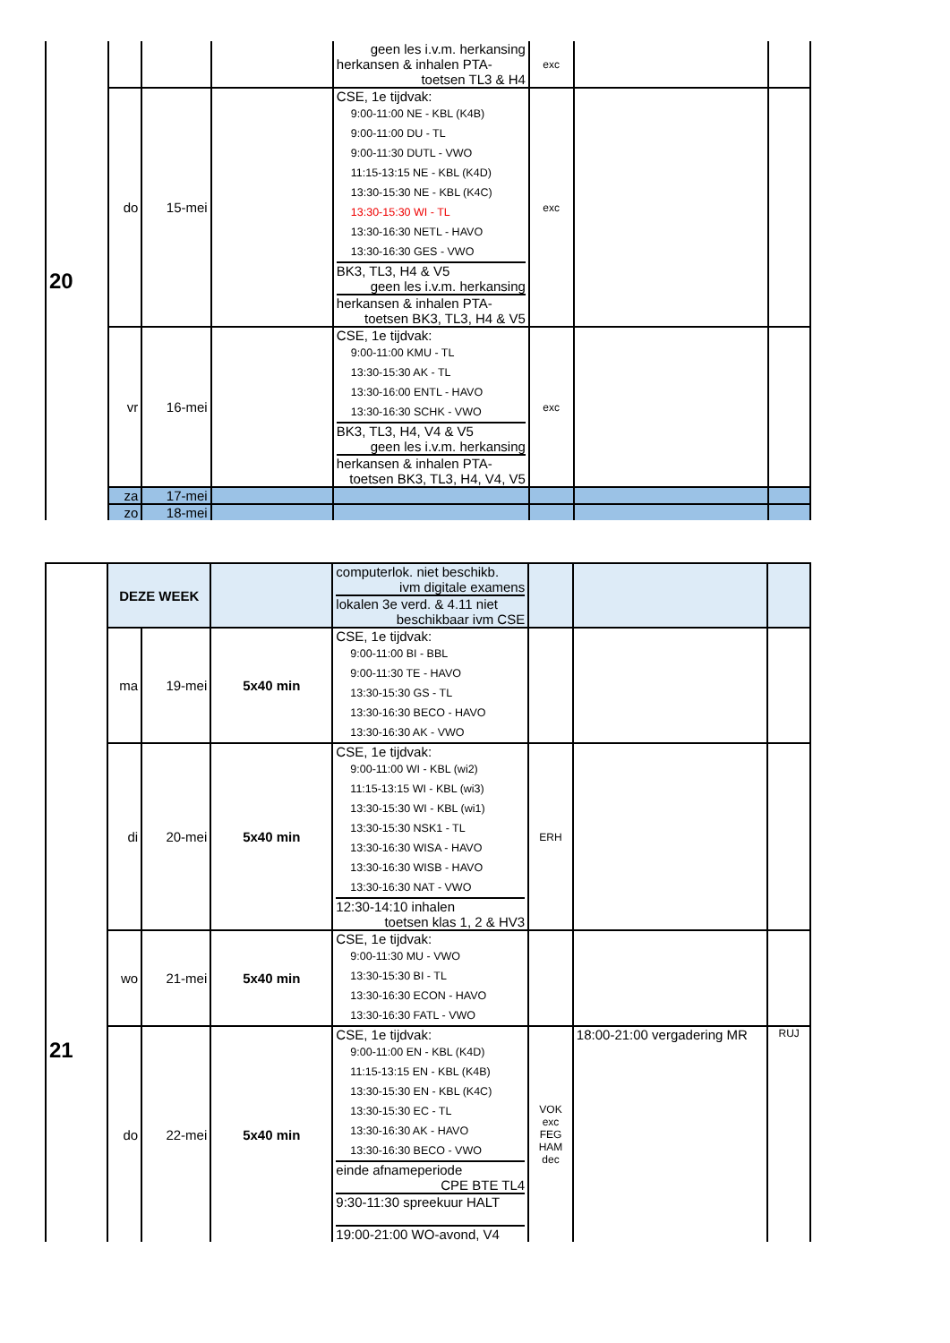| 20 | | | | geen les i.v.m. herkansing herkansen & inhalen PTA- toetsen TL3 & H4 | exc | | |
| | do | 15-mei | | CSE, 1e tijdvak: 9:00-11:00 NE - KBL (K4B) 9:00-11:00 DU - TL 9:00-11:30 DUTL - VWO 11:15-13:15 NE - KBL (K4D) 13:30-15:30 NE - KBL (K4C) 13:30-15:30 WI - TL 13:30-16:30 NETL - HAVO 13:30-16:30 GES - VWO BK3, TL3, H4 & V5 geen les i.v.m. herkansing herkansen & inhalen PTA- toetsen BK3, TL3, H4 & V5 | exc | | |
| | vr | 16-mei | | CSE, 1e tijdvak: 9:00-11:00 KMU - TL 13:30-15:30 AK - TL 13:30-16:00 ENTL - HAVO 13:30-16:30 SCHK - VWO BK3, TL3, H4, V4 & V5 geen les i.v.m. herkansing herkansen & inhalen PTA- toetsen BK3, TL3, H4, V4, V5 | exc | | |
| | za | 17-mei | | | | | |
| | zo | 18-mei | | | | | |
| 21 | DEZE WEEK | | | computerlok. niet beschikb. ivm digitale examens lokalen 3e verd. & 4.11 niet beschikbaar ivm CSE | | | |
| | ma | 19-mei | 5x40 min | CSE, 1e tijdvak: 9:00-11:00 BI - BBL 9:00-11:30 TE - HAVO 13:30-15:30 GS - TL 13:30-16:30 BECO - HAVO 13:30-16:30 AK - VWO | | | |
| | di | 20-mei | 5x40 min | CSE, 1e tijdvak: 9:00-11:00 WI - KBL (wi2) 11:15-13:15 WI - KBL (wi3) 13:30-15:30 WI - KBL (wi1) 13:30-15:30 NSK1 - TL 13:30-16:30 WISA - HAVO 13:30-16:30 WISB - HAVO 13:30-16:30 NAT - VWO 12:30-14:10 inhalen toetsen klas 1, 2 & HV3 | ERH | | |
| | wo | 21-mei | 5x40 min | CSE, 1e tijdvak: 9:00-11:30 MU - VWO 13:30-15:30 BI - TL 13:30-16:30 ECON - HAVO 13:30-16:30 FATL - VWO | | | |
| | do | 22-mei | 5x40 min | CSE, 1e tijdvak: 9:00-11:00 EN - KBL (K4D) 11:15-13:15 EN - KBL (K4B) 13:30-15:30 EN - KBL (K4C) 13:30-15:30 EC - TL 13:30-16:30 AK - HAVO 13:30-16:30 BECO - VWO einde afnameperiode CPE BTE TL4 9:30-11:30 spreekuur HALT 19:00-21:00 WO-avond, V4 | VOK exc FEG HAM dec | 18:00-21:00 vergadering MR | RUJ |